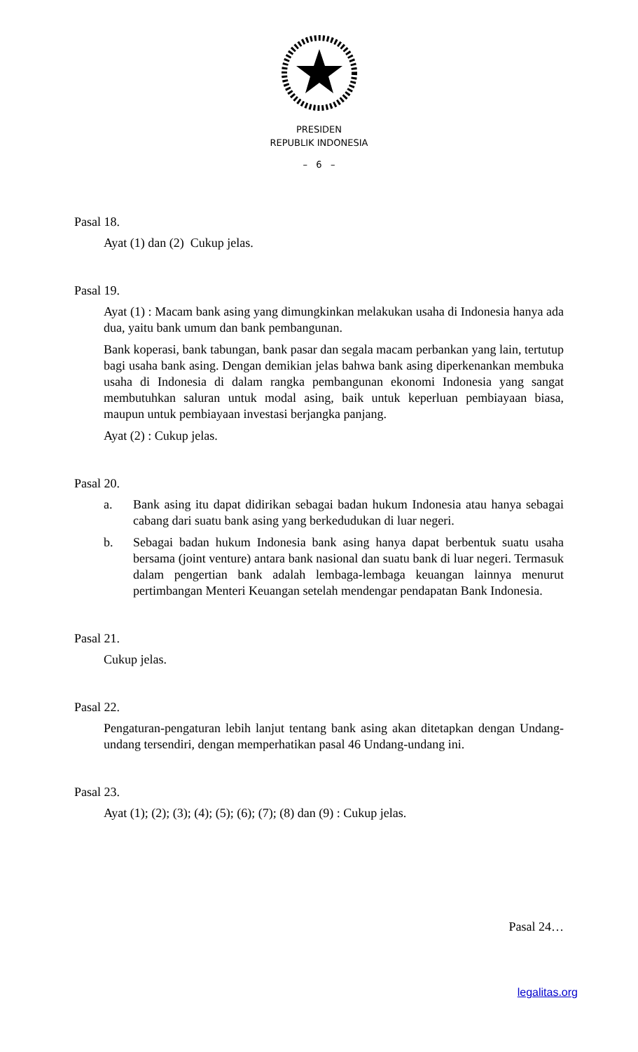PRESIDEN
REPUBLIK INDONESIA
– 6 –
Pasal 18.
Ayat (1) dan (2) Cukup jelas.
Pasal 19.
Ayat (1) : Macam bank asing yang dimungkinkan melakukan usaha di Indonesia hanya ada dua, yaitu bank umum dan bank pembangunan.
Bank koperasi, bank tabungan, bank pasar dan segala macam perbankan yang lain, tertutup bagi usaha bank asing. Dengan demikian jelas bahwa bank asing diperkenankan membuka usaha di Indonesia di dalam rangka pembangunan ekonomi Indonesia yang sangat membutuhkan saluran untuk modal asing, baik untuk keperluan pembiayaan biasa, maupun untuk pembiayaan investasi berjangka panjang.
Ayat (2) : Cukup jelas.
Pasal 20.
a. Bank asing itu dapat didirikan sebagai badan hukum Indonesia atau hanya sebagai cabang dari suatu bank asing yang berkedudukan di luar negeri.
b. Sebagai badan hukum Indonesia bank asing hanya dapat berbentuk suatu usaha bersama (joint venture) antara bank nasional dan suatu bank di luar negeri. Termasuk dalam pengertian bank adalah lembaga-lembaga keuangan lainnya menurut pertimbangan Menteri Keuangan setelah mendengar pendapatan Bank Indonesia.
Pasal 21.
Cukup jelas.
Pasal 22.
Pengaturan-pengaturan lebih lanjut tentang bank asing akan ditetapkan dengan Undang-undang tersendiri, dengan memperhatikan pasal 46 Undang-undang ini.
Pasal 23.
Ayat (1); (2); (3); (4); (5); (6); (7); (8) dan (9) : Cukup jelas.
Pasal 24…
legalitas.org